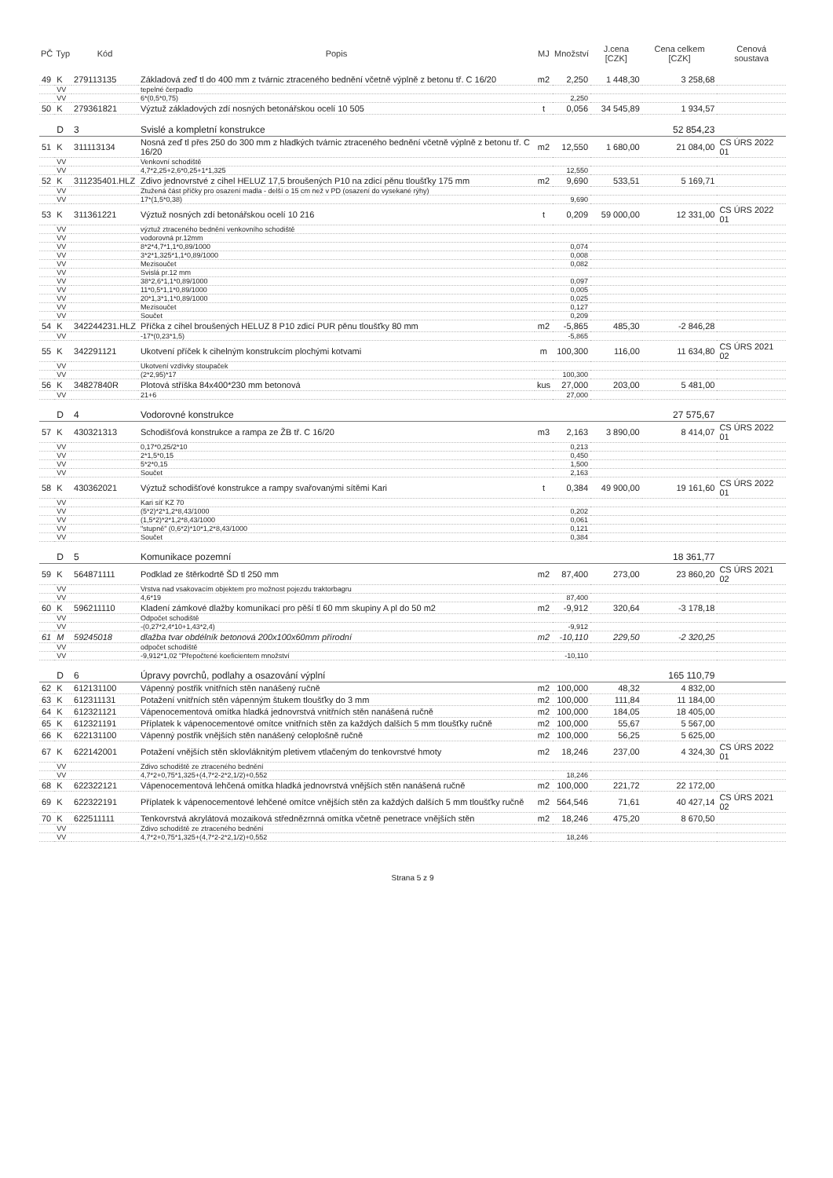| PČ | Typ | Kód | Popis | MJ | Množství | J.cena [CZK] | Cena celkem [CZK] | Cenová soustava |
| --- | --- | --- | --- | --- | --- | --- | --- | --- |
| 49 | K | 279113135 | Základová zeď tl do 400 mm z tvárnic ztraceného bednění včetně výplně z betonu tř. C 16/20 | m2 | 2,250 | 1 448,30 | 3 258,68 | |
| | VV | | tepelné čerpadlo | | | | | |
| | VV | | 6*(0,5*0,75) | | 2,250 | | | |
| 50 | K | 279361821 | Výztuž základových zdí nosných betonářskou ocelí 10 505 | t | 0,056 | 34 545,89 | 1 934,57 | |
| | D | 3 | Svislé a kompletní konstrukce | | | | 52 854,23 | |
| 51 | K | 311113134 | Nosná zeď tl přes 250 do 300 mm z hladkých tvárnic ztraceného bednění včetně výplně z betonu tř. C 16/20 | m2 | 12,550 | 1 680,00 | 21 084,00 | CS ÚRS 2022 01 |
| | VV | | Venkovní schodiště | | | | | |
| | VV | | 4,7*2,25+2,6*0,25+1*1,325 | | 12,550 | | | |
| 52 | K | 311235401.HLZ | Zdivo jednovrstvé z cihel HELUZ 17,5 broušených P10 na zdicí pěnu tloušťky 175 mm | m2 | 9,690 | 533,51 | 5 169,71 | |
| | VV | | Ztužená část příčky pro osazení madla - delší o 15 cm než v PD (osazení do vysekané rýhy) | | | | | |
| | VV | | 17*(1,5*0,38) | | 9,690 | | | |
| 53 | K | 311361221 | Výztuž nosných zdí betonářskou ocelí 10 216 | t | 0,209 | 59 000,00 | 12 331,00 | CS ÚRS 2022 01 |
| | VV | | výztuž ztraceného bednění venkovního schodiště | | | | | |
| | VV | | vodorovná pr.12mm | | | | | |
| | VV | | 8*2*4,7*1,1*0,89/1000 | | 0,074 | | | |
| | VV | | 3*2*1,325*1,1*0,89/1000 | | 0,008 | | | |
| | VV | | Mezisoučet | | 0,082 | | | |
| | VV | | Svislá pr.12 mm | | | | | |
| | VV | | 38*2,6*1,1*0,89/1000 | | 0,097 | | | |
| | VV | | 11*0,5*1,1*0,89/1000 | | 0,005 | | | |
| | VV | | 20*1,3*1,1*0,89/1000 | | 0,025 | | | |
| | VV | | Mezisoučet | | 0,127 | | | |
| | VV | | Součet | | 0,209 | | | |
| 54 | K | 342244231.HLZ | Příčka z cihel broušených HELUZ 8 P10 zdicí PUR pěnu tloušťky 80 mm | m2 | -5,865 | 485,30 | -2 846,28 | |
| | VV | | -17*(0,23*1,5) | | -5,865 | | | |
| 55 | K | 342291121 | Ukotvení příček k cihelným konstrukcím plochými kotvami | m | 100,300 | 116,00 | 11 634,80 | CS ÚRS 2021 02 |
| | VV | | Ukotvení vzdívky stoupaček | | | | | |
| | VV | | (2*2,95)*17 | | 100,300 | | | |
| 56 | K | 34827840R | Plotová stříška 84x400*230 mm betonová | kus | 27,000 | 203,00 | 5 481,00 | |
| | VV | | 21+6 | | 27,000 | | | |
| | D | 4 | Vodorovné konstrukce | | | | 27 575,67 | |
| 57 | K | 430321313 | Schodišťová konstrukce a rampa ze ŽB tř. C 16/20 | m3 | 2,163 | 3 890,00 | 8 414,07 | CS ÚRS 2022 01 |
| | VV | | 0,17*0,25/2*10 | | 0,213 | | | |
| | VV | | 2*1,5*0,15 | | 0,450 | | | |
| | VV | | 5*2*0,15 | | 1,500 | | | |
| | VV | | Součet | | 2,163 | | | |
| 58 | K | 430362021 | Výztuž schodišťové konstrukce a rampy svařovanými sítěmi Kari | t | 0,384 | 49 900,00 | 19 161,60 | CS ÚRS 2022 01 |
| | VV | | Kari síť KZ 70 | | | | | |
| | VV | | (5*2)*2*1,2*8,43/1000 | | 0,202 | | | |
| | VV | | (1,5*2)*2*1,2*8,43/1000 | | 0,061 | | | |
| | VV | | "stupně" (0,6*2)*10*1,2*8,43/1000 | | 0,121 | | | |
| | VV | | Součet | | 0,384 | | | |
| | D | 5 | Komunikace pozemní | | | | 18 361,77 | |
| 59 | K | 564871111 | Podklad ze štěrkodrtě ŠD tl 250 mm | m2 | 87,400 | 273,00 | 23 860,20 | CS ÚRS 2021 02 |
| | VV | | Vrstva nad vsakovacím objektem pro možnost pojezdu traktorbagru | | | | | |
| | VV | | 4,6*19 | | 87,400 | | | |
| 60 | K | 596211110 | Kladení zámkové dlažby komunikací pro pěší tl 60 mm skupiny A pl do 50 m2 | m2 | -9,912 | 320,64 | -3 178,18 | |
| | VV | | Odpočet schodiště | | | | | |
| | VV | | -(0,27*2,4*10+1,43*2,4) | | -9,912 | | | |
| 61 | M | 59245018 | dlažba tvar obdélník betonová 200x100x60mm přírodní | m2 | -10,110 | 229,50 | -2 320,25 | |
| | VV | | odpočet schodiště | | | | | |
| | VV | | -9,912*1,02 "Přepočtené koeficientem množství | | -10,110 | | | |
| | D | 6 | Úpravy povrchů, podlahy a osazování výplní | | | | 165 110,79 | |
| 62 | K | 612131100 | Vápenný postřik vnitřních stěn nanášený ručně | m2 | 100,000 | 48,32 | 4 832,00 | |
| 63 | K | 612311131 | Potažení vnitřních stěn vápenným štukem tloušťky do 3 mm | m2 | 100,000 | 111,84 | 11 184,00 | |
| 64 | K | 612321121 | Vápenocementová omítka hladká jednovrstvá vnitřních stěn nanášená ručně | m2 | 100,000 | 184,05 | 18 405,00 | |
| 65 | K | 612321191 | Příplatek k vápenocementové omítce vnitřních stěn za každých dalších 5 mm tloušťky ručně | m2 | 100,000 | 55,67 | 5 567,00 | |
| 66 | K | 622131100 | Vápenný postřik vnějších stěn nanášený celoplošně ručně | m2 | 100,000 | 56,25 | 5 625,00 | |
| 67 | K | 622142001 | Potažení vnějších stěn sklovláknitým pletivem vtlačeným do tenkovrstvé hmoty | m2 | 18,246 | 237,00 | 4 324,30 | CS ÚRS 2022 01 |
| | VV | | Zdivo schodiště ze ztraceného bednění | | | | | |
| | VV | | 4,7*2+0,75*1,325+(4,7*2-2*2,1/2)+0,552 | | 18,246 | | | |
| 68 | K | 622322121 | Vápenocementová lehčená omítka hladká jednovrstvá vnějších stěn nanášená ručně | m2 | 100,000 | 221,72 | 22 172,00 | |
| 69 | K | 622322191 | Příplatek k vápenocementové lehčené omítce vnějších stěn za každých dalších 5 mm tloušťky ručně | m2 | 564,546 | 71,61 | 40 427,14 | CS ÚRS 2021 02 |
| 70 | K | 622511111 | Tenkovrstvá akrylátová mozaiková střednězrnná omítka včetně penetrace vnějších stěn | m2 | 18,246 | 475,20 | 8 670,50 | |
| | VV | | Zdivo schodiště ze ztraceného bednění | | | | | |
| | VV | | 4,7*2+0,75*1,325+(4,7*2-2*2,1/2)+0,552 | | 18,246 | | | |
Strana 5 z 9